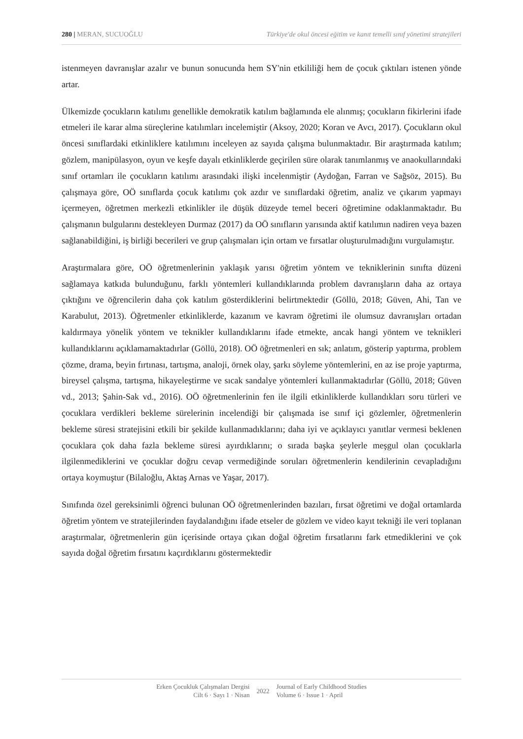280 | MERAN, SUCUOĞLU Türkiye'de okul öncesi eğitim ve kanıt temelli sınıf yönetimi stratejileri
istenmeyen davranışlar azalır ve bunun sonucunda hem SY'nin etkililiği hem de çocuk çıktıları istenen yönde artar.
Ülkemizde çocukların katılımı genellikle demokratik katılım bağlamında ele alınmış; çocukların fikirlerini ifade etmeleri ile karar alma süreçlerine katılımları incelemiştir (Aksoy, 2020; Koran ve Avcı, 2017). Çocukların okul öncesi sınıflardaki etkinliklere katılımını inceleyen az sayıda çalışma bulunmaktadır. Bir araştırmada katılım; gözlem, manipülasyon, oyun ve keşfe dayalı etkinliklerde geçirilen süre olarak tanımlanmış ve anaokullarındaki sınıf ortamları ile çocukların katılımı arasındaki ilişki incelenmiştir (Aydoğan, Farran ve Sağsöz, 2015). Bu çalışmaya göre, OÖ sınıflarda çocuk katılımı çok azdır ve sınıflardaki öğretim, analiz ve çıkarım yapmayı içermeyen, öğretmen merkezli etkinlikler ile düşük düzeyde temel beceri öğretimine odaklanmaktadır. Bu çalışmanın bulgularını destekleyen Durmaz (2017) da OÖ sınıfların yarısında aktif katılımın nadiren veya bazen sağlanabildiğini, iş birliği becerileri ve grup çalışmaları için ortam ve fırsatlar oluşturulmadığını vurgulamıştır.
Araştırmalara göre, OÖ öğretmenlerinin yaklaşık yarısı öğretim yöntem ve tekniklerinin sınıfta düzeni sağlamaya katkıda bulunduğunu, farklı yöntemleri kullandıklarında problem davranışların daha az ortaya çıktığını ve öğrencilerin daha çok katılım gösterdiklerini belirtmektedir (Göllü, 2018; Güven, Ahi, Tan ve Karabulut, 2013). Öğretmenler etkinliklerde, kazanım ve kavram öğretimi ile olumsuz davranışları ortadan kaldırmaya yönelik yöntem ve teknikler kullandıklarını ifade etmekte, ancak hangi yöntem ve teknikleri kullandıklarını açıklamamaktadırlar (Göllü, 2018). OÖ öğretmenleri en sık; anlatım, gösterip yaptırma, problem çözme, drama, beyin fırtınası, tartışma, analoji, örnek olay, şarkı söyleme yöntemlerini, en az ise proje yaptırma, bireysel çalışma, tartışma, hikayeleştirme ve sıcak sandalye yöntemleri kullanmaktadırlar (Göllü, 2018; Güven vd., 2013; Şahin-Sak vd., 2016). OÖ öğretmenlerinin fen ile ilgili etkinliklerde kullandıkları soru türleri ve çocuklara verdikleri bekleme sürelerinin incelendiği bir çalışmada ise sınıf içi gözlemler, öğretmenlerin bekleme süresi stratejisini etkili bir şekilde kullanmadıklarını; daha iyi ve açıklayıcı yanıtlar vermesi beklenen çocuklara çok daha fazla bekleme süresi ayırdıklarını; o sırada başka şeylerle meşgul olan çocuklarla ilgilenmediklerini ve çocuklar doğru cevap vermediğinde soruları öğretmenlerin kendilerinin cevapladığını ortaya koymuştur (Bilaloğlu, Aktaş Arnas ve Yaşar, 2017).
Sınıfında özel gereksinimli öğrenci bulunan OÖ öğretmenlerinden bazıları, fırsat öğretimi ve doğal ortamlarda öğretim yöntem ve stratejilerinden faydalandığını ifade etseler de gözlem ve video kayıt tekniği ile veri toplanan araştırmalar, öğretmenlerin gün içerisinde ortaya çıkan doğal öğretim fırsatlarını fark etmediklerini ve çok sayıda doğal öğretim fırsatını kaçırdıklarını göstermektedir
Erken Çocukluk Çalışmaları Dergisi
Cilt 6 · Sayı 1 · Nisan
2022
Journal of Early Childhood Studies
Volume 6 · Issue 1 · April